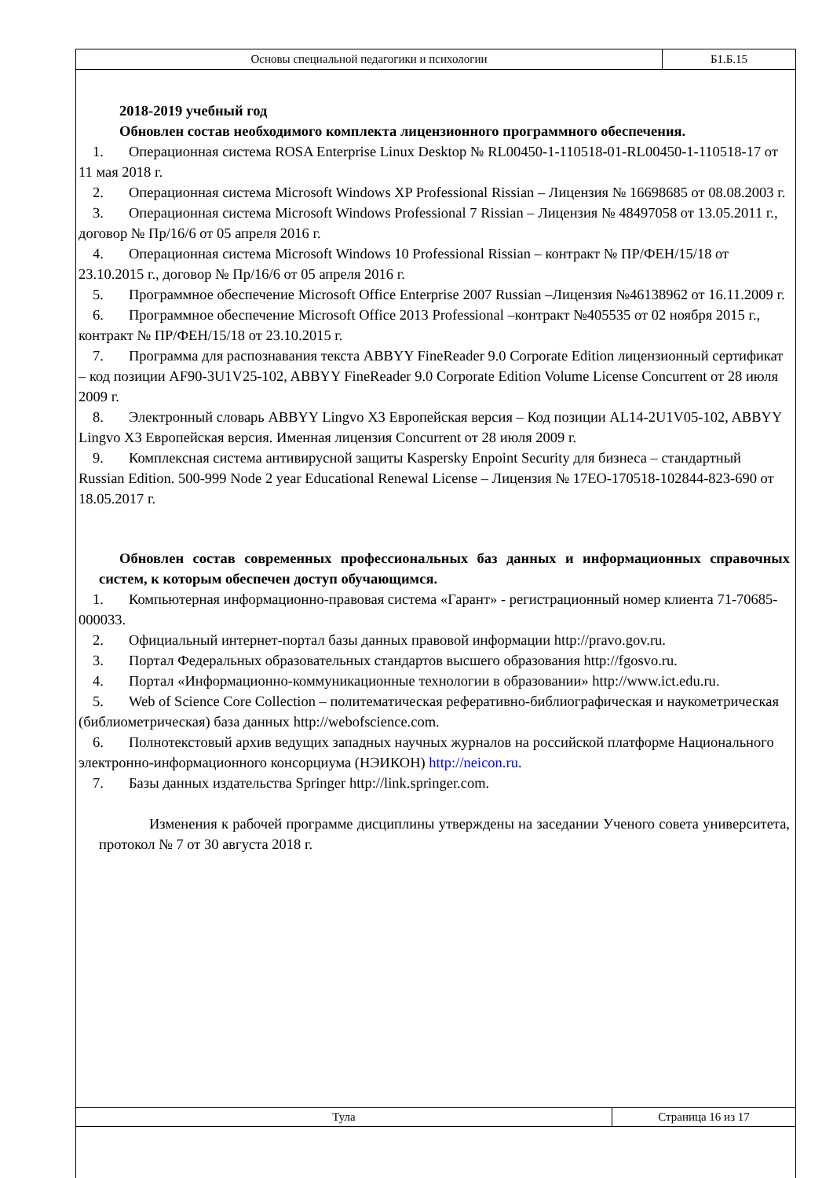| Основы специальной педагогики и психологии | Б1.Б.15 |
2018-2019 учебный год
Обновлен состав необходимого комплекта лицензионного программного обеспечения.
1. Операционная система ROSA Enterprise Linux Desktop № RL00450-1-110518-01-RL00450-1-110518-17 от 11 мая 2018 г.
2. Операционная система Microsoft Windows XP Professional Rissian – Лицензия № 16698685 от 08.08.2003 г.
3. Операционная система Microsoft Windows Professional 7 Rissian – Лицензия № 48497058 от 13.05.2011 г., договор № Пр/16/6 от 05 апреля 2016 г.
4. Операционная система Microsoft Windows 10 Professional Rissian – контракт № ПР/ФЕН/15/18 от 23.10.2015 г., договор № Пр/16/6 от 05 апреля 2016 г.
5. Программное обеспечение Microsoft Office Enterprise 2007 Russian –Лицензия №46138962 от 16.11.2009 г.
6. Программное обеспечение Microsoft Office 2013 Professional –контракт №405535 от 02 ноября 2015 г., контракт № ПР/ФЕН/15/18 от 23.10.2015 г.
7. Программа для распознавания текста ABBYY FineReader 9.0 Corporate Edition лицензионный сертификат – код позиции AF90-3U1V25-102, ABBYY FineReader 9.0 Corporate Edition Volume License Concurrent от 28 июля 2009 г.
8. Электронный словарь ABBYY Lingvo X3 Европейская версия – Код позиции AL14-2U1V05-102, ABBYY Lingvo X3 Европейская версия. Именная лицензия Concurrent от 28 июля 2009 г.
9. Комплексная система антивирусной защиты Kaspersky Enpoint Security для бизнеса – стандартный Russian Edition. 500-999 Node 2 year Educational Renewal License – Лицензия № 17EO-170518-102844-823-690 от 18.05.2017 г.
Обновлен состав современных профессиональных баз данных и информационных справочных систем, к которым обеспечен доступ обучающимся.
1. Компьютерная информационно-правовая система «Гарант» - регистрационный номер клиента 71-70685-000033.
2. Официальный интернет-портал базы данных правовой информации http://pravo.gov.ru.
3. Портал Федеральных образовательных стандартов высшего образования http://fgosvo.ru.
4. Портал «Информационно-коммуникационные технологии в образовании» http://www.ict.edu.ru.
5. Web of Science Core Collection – политематическая реферативно-библиографическая и наукометрическая (библиометрическая) база данных http://webofscience.com.
6. Полнотекстовый архив ведущих западных научных журналов на российской платформе Национального электронно-информационного консорциума (НЭИКОН) http://neicon.ru.
7. Базы данных издательства Springer http://link.springer.com.
Изменения к рабочей программе дисциплины утверждены на заседании Ученого совета университета, протокол № 7 от 30 августа 2018 г.
| Тула | Страница 16 из 17 |